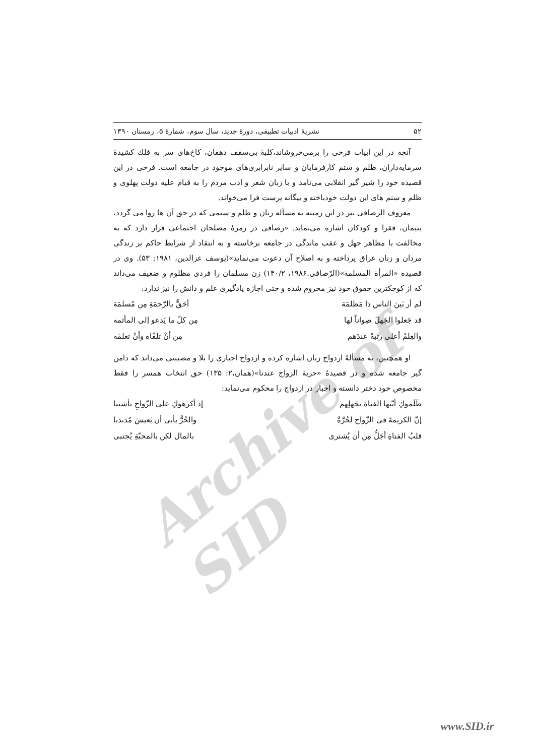Archive of SID
۵۲ نشریهٔ ادبیات تطبیقی، دورهٔ جدید، سال سوم، شمارهٔ ۵، زمستان ۱۳۹۰
آنچه در این ابیات فرخی را برمی‌خروشاند،کلبهٔ بی‌سقف دهقان، کاخ‌های سر به فلك کشیدهٔ سرمایه‌داران، ظلم و ستم کارفرمایان و سایر نابرابری‌های موجود در جامعه است. فرخی در این قصیده خود را شیر گیر انقلابی می‌نامد و با زبان شعر و ادب مردم را به قیام علیه دولت پهلوی و ظلم و ستم های این دولت خودباخته و بیگانه پرست فرا می‌خواند.
معروف الرصافی نیز در این زمینه به مسأله زنان و ظلم و ستمی که در حق آن ها روا می گردد، یتیمان، فقرا و کودکان اشاره می‌نماید. «رصافی در زمرهٔ مصلحان اجتماعی قرار دارد که به مخالفت با مظاهر جهل و عقب ماندگی در جامعه برخاسته و به انتقاد از شرایط حاکم بر زندگی مردان و زنان عراق پرداخته و به اصلاح آن دعوت می‌نماید»(یوسف عزالدین، ۱۹۸۱: ۵۳). وی در قصیده «المرأة المسلمة»(الرّصافی.۱۹۸۶، ۱۴۰/۲) زن مسلمان را فردی مظلوم و ضعیف می‌داند که از کوچکترین حقوق خود نیز محروم شده و حتی اجازه یادگیری علم و دانش را نیز ندارد:
لم أر بَینَ الناس ذا مَظلمَة أحَقُّ بالرّحمَةِ مِن مُسلمَة
قد جَعلوا الجَهلَ صِواناً لها مِن کلّ ما یَدعو إلی المأثمه
والعِلمُ أعلی رتبةً عندَهم مِن أنْ تلقّاه وأنْ تعلمَه
او همچنین، به مسألهٔ ازدواج زنان اشاره کرده و ازدواج اجباری را بلا و مصیبتی می‌داند که دامن گیر جامعه شده و در قصیدهٔ «حریة الزواج عندنا»(همان،۲: ۱۳۵) حق انتخاب همسر را فقط مخصوص خود دختر دانسته و اجبار در ازدواج را محکوم می‌نماید:
ظَلَموكِ أیّتها الفتاة بجَهلِهم إذ أکرهوكِ علی الزّواجِ بأشیبا
إنّ الکریمةَ فی الزّواج لحُرَّةٌ والحُرُّ یأبی أن یَعیشَ مُذبذبا
قلبُ الفتاةِ أجَلُّ مِن أن یُشتری بالمال لکن بالمحبّةِ یُجتبی
www.SID.ir